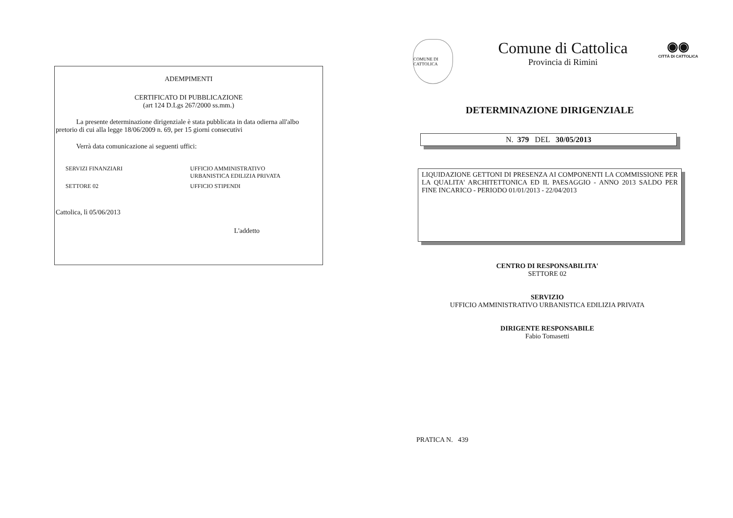ADEMPIMENTI
CERTIFICATO DI PUBBLICAZIONE
(art 124 D.Lgs 267/2000 ss.mm.)
La presente determinazione dirigenziale è stata pubblicata in data odierna all'albo pretorio di cui alla legge 18/06/2009 n. 69, per 15 giorni consecutivi
Verrà data comunicazione ai seguenti uffici:
SERVIZI FINANZIARI UFFICIO AMMINISTRATIVO
URBANISTICA EDILIZIA PRIVATA
SETTORE 02 UFFICIO STIPENDI
Cattolica, lì 05/06/2013
L'addetto
COMUNE DI CATTOLICA
Comune di Cattolica
Provincia di Rimini
◉◉
CITTÀ DI CATTOLICA
DETERMINAZIONE DIRIGENZIALE
N. 379 DEL 30/05/2013
LIQUIDAZIONE GETTONI DI PRESENZA AI COMPONENTI LA COMMISSIONE PER LA QUALITA' ARCHITETTONICA ED IL PAESAGGIO - ANNO 2013 SALDO PER FINE INCARICO - PERIODO 01/01/2013 - 22/04/2013
CENTRO DI RESPONSABILITA'
SETTORE 02
SERVIZIO
UFFICIO AMMINISTRATIVO URBANISTICA EDILIZIA PRIVATA
DIRIGENTE RESPONSABILE
Fabio Tomasetti
PRATICA N. 439